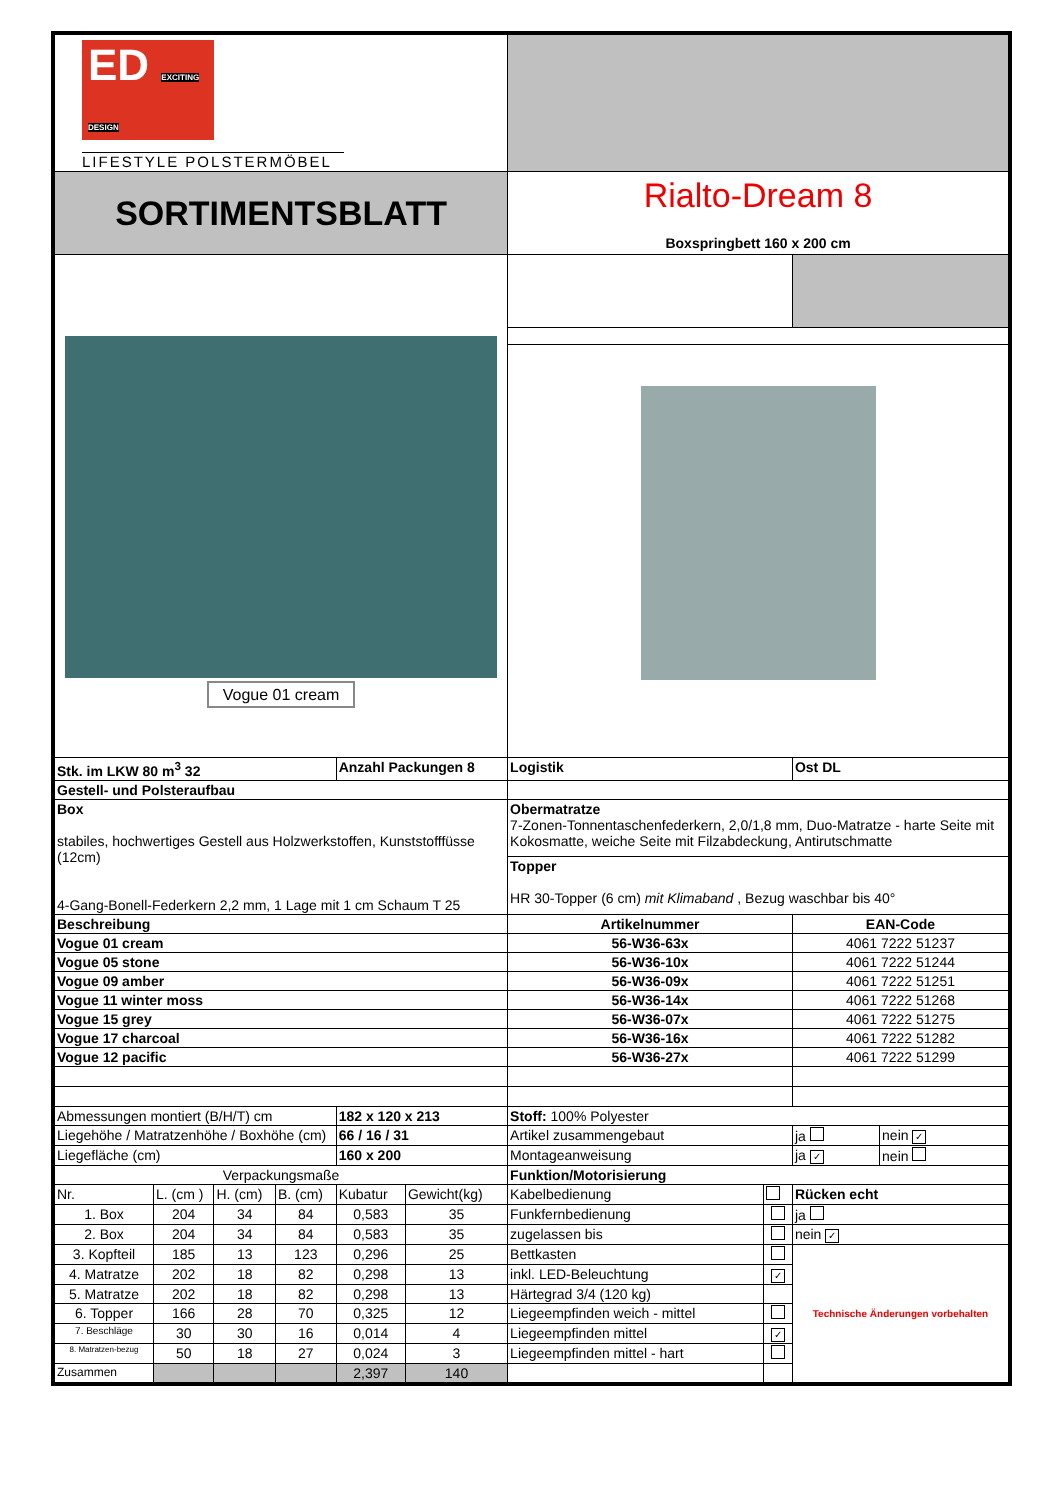| ED EXCITING DESIGN LIFESTYLE POLSTERMÖBEL | | | | | | | | | |
| SORTIMENTSBLATT | | | | | | Rialto-Dream 8 Boxspringbett 160 x 200 cm | | | |
| Vogue 01 cream | | | | | | | | | |
| Stk. im LKW 80 m<sup>3</sup> 32 | | | | Anzahl Packungen 8 | | Logistik | | Ost DL | |
| Gestell- und Polsteraufbau | | | | | | | | | |
| Box stabiles, hochwertiges Gestell aus Holzwerkstoffen, Kunststofffüsse (12cm) 4-Gang-Bonell-Federkern 2,2 mm, 1 Lage mit 1 cm Schaum T 25 | | | | | | Obermatratze 7-Zonen-Tonnentaschenfederkern, 2,0/1,8 mm, Duo-Matratze - harte Seite mit Kokosmatte, weiche Seite mit Filzabdeckung, Antirutschmatte | | | |
| | | | | | | Topper HR 30-Topper (6 cm) mit Klimaband , Bezug waschbar bis 40° | | | |
| Beschreibung | | | | | | Artikelnummer | | EAN-Code | |
| Vogue 01 cream | | | | | | 56-W36-63x | | 4061 7222 51237 | |
| Vogue 05 stone | | | | | | 56-W36-10x | | 4061 7222 51244 | |
| Vogue 09 amber | | | | | | 56-W36-09x | | 4061 7222 51251 | |
| Vogue 11 winter moss | | | | | | 56-W36-14x | | 4061 7222 51268 | |
| Vogue 15 grey | | | | | | 56-W36-07x | | 4061 7222 51275 | |
| Vogue 17 charcoal | | | | | | 56-W36-16x | | 4061 7222 51282 | |
| Vogue 12 pacific | | | | | | 56-W36-27x | | 4061 7222 51299 | |
| Abmessungen montiert (B/H/T) cm | | | | 182 x 120 x 213 | | Stoff: 100% Polyester | | | |
| Liegehöhe / Matratzenhöhe / Boxhöhe (cm) | | | | 66 / 16 / 31 | | Artikel zusammengebaut | | ja | nein ✓ |
| Liegefläche (cm) | | | | 160 x 200 | | Montageanweisung | | ja ✓ | nein |
| Verpackungsmaße | | | | | | Funktion/Motorisierung | | | |
| Nr. | L. (cm ) | H. (cm) | B. (cm) | Kubatur | Gewicht(kg) | Kabelbedienung | | Rücken echt | |
| 1. Box | 204 | 34 | 84 | 0,583 | 35 | Funkfernbedienung | | ja | |
| 2. Box | 204 | 34 | 84 | 0,583 | 35 | zugelassen bis | | nein ✓ | |
| 3. Kopfteil | 185 | 13 | 123 | 0,296 | 25 | Bettkasten | | Technische Änderungen vorbehalten | |
| 4. Matratze | 202 | 18 | 82 | 0,298 | 13 | inkl. LED-Beleuchtung | ✓ | | |
| 5. Matratze | 202 | 18 | 82 | 0,298 | 13 | Härtegrad 3/4 (120 kg) | | | |
| 6. Topper | 166 | 28 | 70 | 0,325 | 12 | Liegeempfinden weich - mittel | | | |
| 7. Beschläge | 30 | 30 | 16 | 0,014 | 4 | Liegeempfinden mittel | ✓ | | |
| 8. Matratzen-bezug | 50 | 18 | 27 | 0,024 | 3 | Liegeempfinden mittel - hart | | | |
| Zusammen | | | | 2,397 | 140 | | | | |